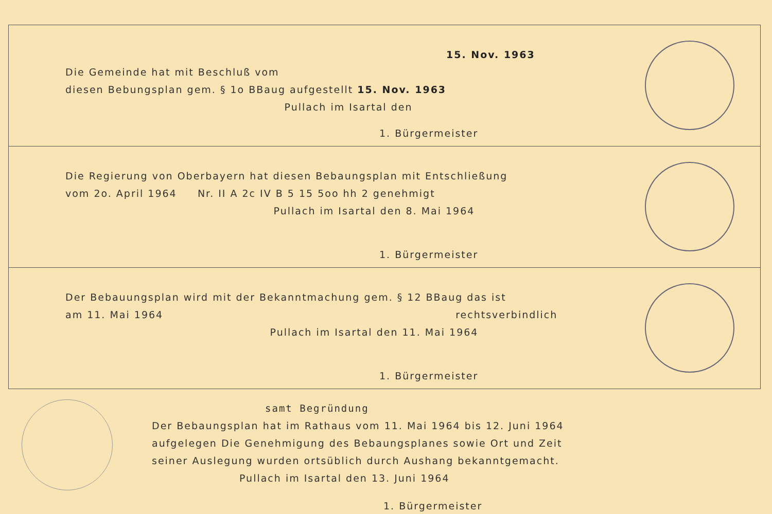15. Nov. 1963
Die Gemeinde hat mit Beschluß vom
diesen Bebungsplan gem. § 1o BBaug aufgestellt 15. Nov. 1963
Pullach im Isartal den
1. Bürgermeister
Die Regierung von Oberbayern hat diesen Bebaungsplan mit Entschließung
vom 2o. April 1964 Nr. II A 2c IV B 5 15 5oo hh 2 genehmigt
Pullach im Isartal den 8. Mai 1964
1. Bürgermeister
Der Bebauungsplan wird mit der Bekanntmachung gem. § 12 BBaug das ist
am 11. Mai 1964 rechtsverbindlich
Pullach im Isartal den 11. Mai 1964
1. Bürgermeister
samt Begründung
Der Bebaungsplan hat im Rathaus vom 11. Mai 1964 bis 12. Juni 1964
aufgelegen Die Genehmigung des Bebaungsplanes sowie Ort und Zeit
seiner Auslegung wurden ortsüblich durch Aushang bekanntgemacht.
Pullach im Isartal den 13. Juni 1964
1. Bürgermeister